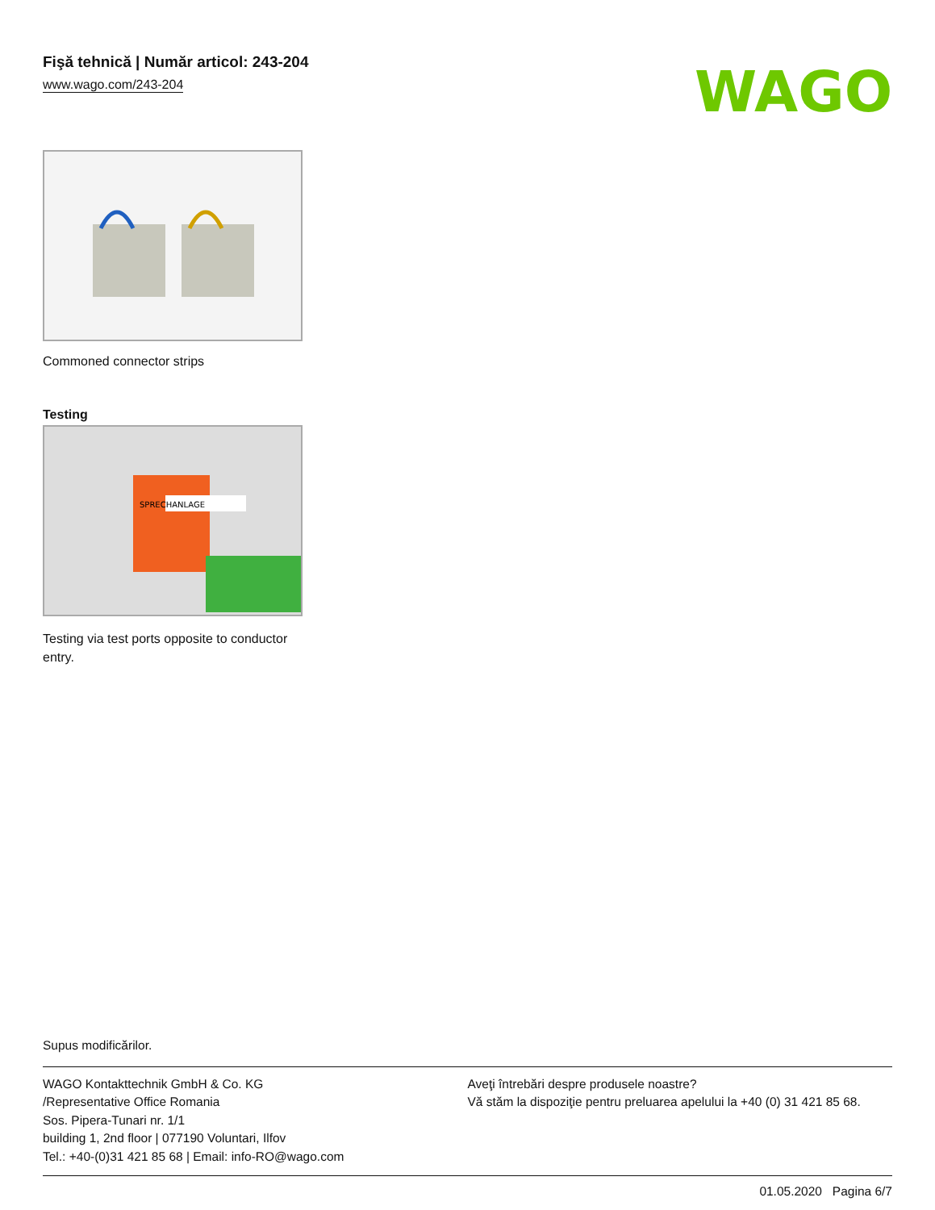Fişă tehnică | Număr articol: 243-204
www.wago.com/243-204
WAGO
Commoned connector strips
Testing
SPRECHANLAGE
Testing via test ports opposite to conductor entry.
Supus modificărilor.
WAGO Kontakttechnik GmbH & Co. KG
/Representative Office Romania
Sos. Pipera-Tunari nr. 1/1
building 1, 2nd floor | 077190 Voluntari, Ilfov
Tel.: +40-(0)31 421 85 68 | Email: info-RO@wago.com
Aveţi întrebări despre produsele noastre?
Vă stăm la dispoziţie pentru preluarea apelului la +40 (0) 31 421 85 68.
01.05.2020 Pagina 6/7